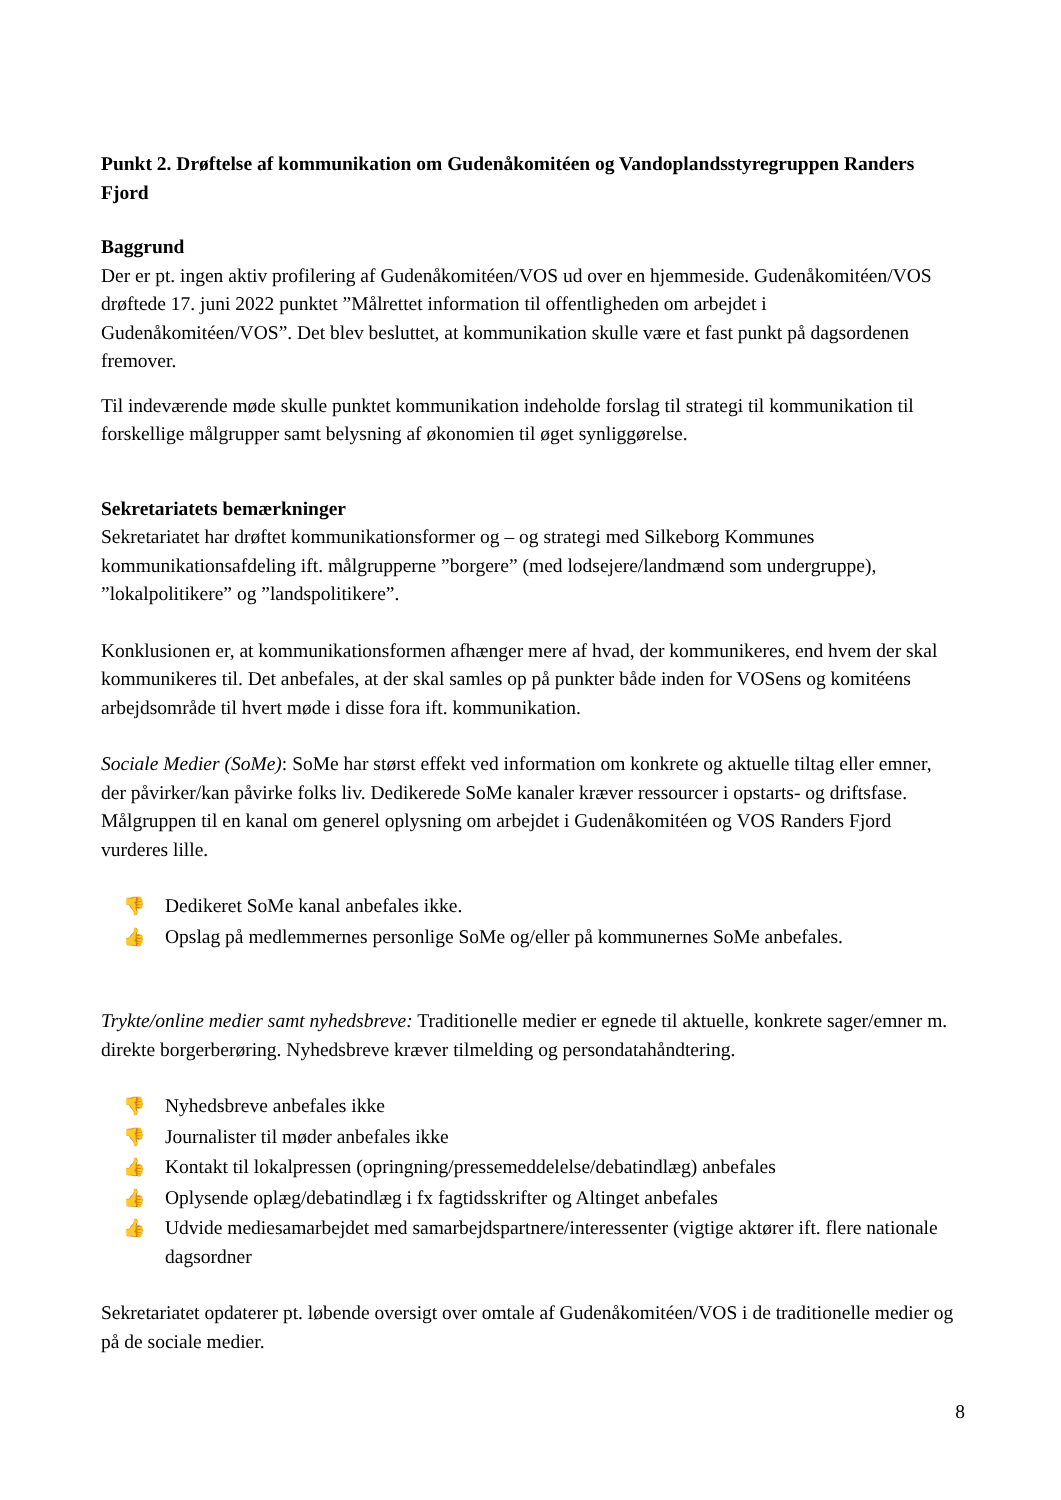Punkt 2. Drøftelse af kommunikation om Gudenåkomitéen og Vandoplandsstyregruppen Randers Fjord
Baggrund
Der er pt. ingen aktiv profilering af Gudenåkomitéen/VOS ud over en hjemmeside. Gudenåkomitéen/VOS drøftede 17. juni 2022 punktet ”Målrettet information til offentligheden om arbejdet i Gudenåkomitéen/VOS”. Det blev besluttet, at kommunikation skulle være et fast punkt på dagsordenen fremover.
Til indeværende møde skulle punktet kommunikation indeholde forslag til strategi til kommunikation til forskellige målgrupper samt belysning af økonomien til øget synliggørelse.
Sekretariatets bemærkninger
Sekretariatet har drøftet kommunikationsformer og – og strategi med Silkeborg Kommunes kommunikationsafdeling ift. målgrupperne ”borgere” (med lodsejere/landmænd som undergruppe), ”lokalpolitikere” og ”landspolitikere”.
Konklusionen er, at kommunikationsformen afhænger mere af hvad, der kommunikeres, end hvem der skal kommunikeres til. Det anbefales, at der skal samles op på punkter både inden for VOSens og komitéens arbejdsområde til hvert møde i disse fora ift. kommunikation.
Sociale Medier (SoMe): SoMe har størst effekt ved information om konkrete og aktuelle tiltag eller emner, der påvirker/kan påvirke folks liv. Dedikerede SoMe kanaler kræver ressourcer i opstarts- og driftsfase. Målgruppen til en kanal om generel oplysning om arbejdet i Gudenåkomitéen og VOS Randers Fjord vurderes lille.
👎 Dedikeret SoMe kanal anbefales ikke.
👍 Opslag på medlemmernes personlige SoMe og/eller på kommunernes SoMe anbefales.
Trykte/online medier samt nyhedsbreve: Traditionelle medier er egnede til aktuelle, konkrete sager/emner m. direkte borgerberøring. Nyhedsbreve kræver tilmelding og persondatahåndtering.
👎 Nyhedsbreve anbefales ikke
👎 Journalister til møder anbefales ikke
👍 Kontakt til lokalpressen (opringning/pressemeddelelse/debatindlæg) anbefales
👍 Oplysende oplæg/debatindlæg i fx fagtidsskrifter og Altinget anbefales
👍 Udvide mediesamarbejdet med samarbejdspartnere/interessenter (vigtige aktører ift. flere nationale dagsordner
Sekretariatet opdaterer pt. løbende oversigt over omtale af Gudenåkomitéen/VOS i de traditionelle medier og på de sociale medier.
8